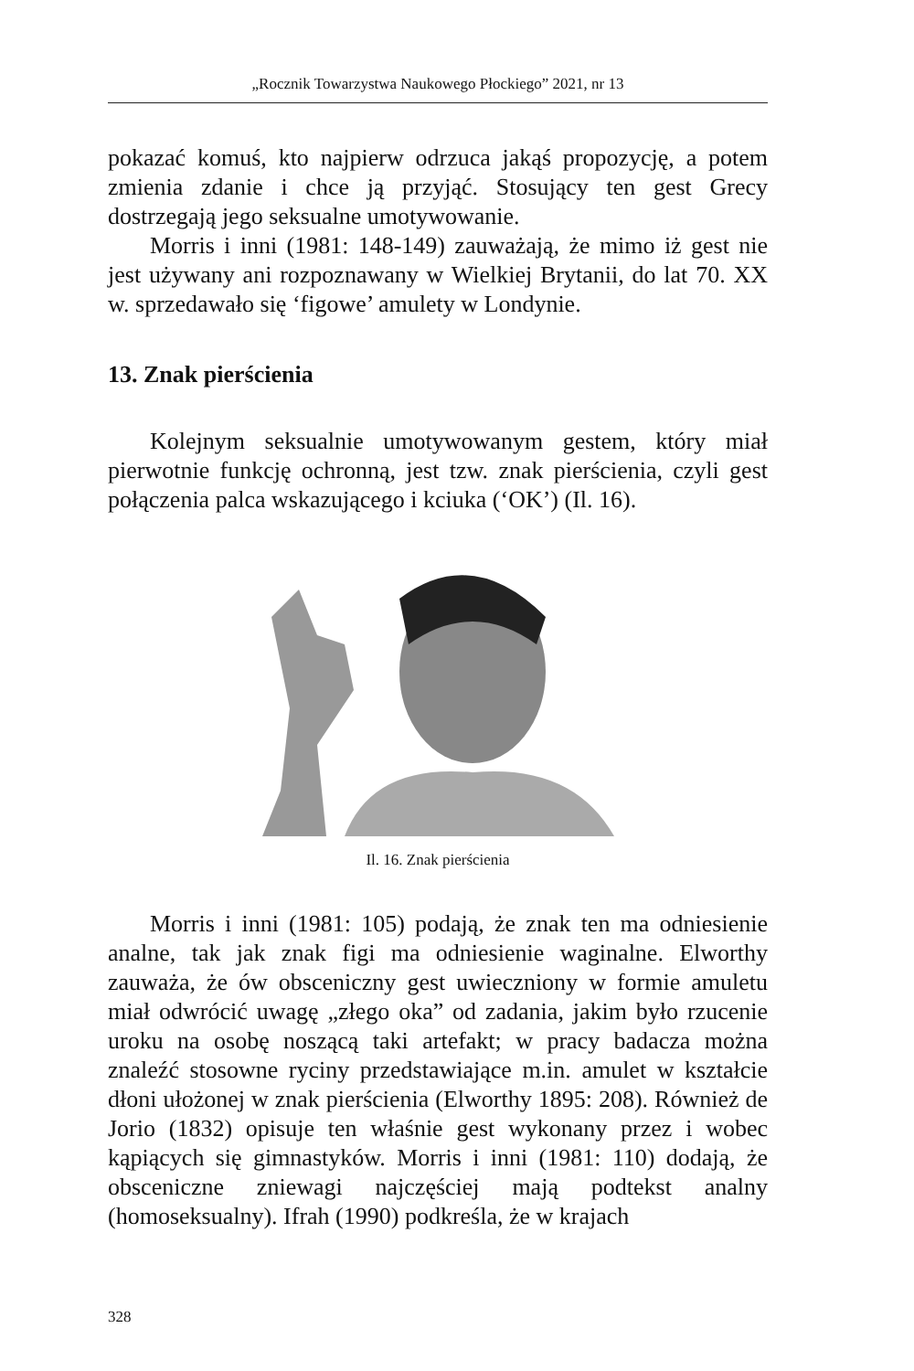„Rocznik Towarzystwa Naukowego Płockiego” 2021, nr 13
pokazać komuś, kto najpierw odrzuca jakąś propozycję, a potem zmienia zdanie i chce ją przyjąć. Stosujący ten gest Grecy dostrzegają jego seksualne umotywowanie.
Morris i inni (1981: 148-149) zauważają, że mimo iż gest nie jest używany ani rozpoznawany w Wielkiej Brytanii, do lat 70. XX w. sprzedawało się ‘figowe’ amulety w Londynie.
13. Znak pierścienia
Kolejnym seksualnie umotywowanym gestem, który miał pierwotnie funkcję ochronną, jest tzw. znak pierścienia, czyli gest połączenia palca wskazującego i kciuka (‘OK’) (Il. 16).
Il. 16. Znak pierścienia
Morris i inni (1981: 105) podają, że znak ten ma odniesienie analne, tak jak znak figi ma odniesienie waginalne. Elworthy zauważa, że ów obsceniczny gest uwieczniony w formie amuletu miał odwrócić uwagę „złego oka” od zadania, jakim było rzucenie uroku na osobę noszącą taki artefakt; w pracy badacza można znaleźć stosowne ryciny przedstawiające m.in. amulet w kształcie dłoni ułożonej w znak pierścienia (Elworthy 1895: 208). Również de Jorio (1832) opisuje ten właśnie gest wykonany przez i wobec kąpiących się gimnastyków. Morris i inni (1981: 110) dodają, że obsceniczne zniewagi najczęściej mają podtekst analny (homoseksualny). Ifrah (1990) podkreśla, że w krajach
328